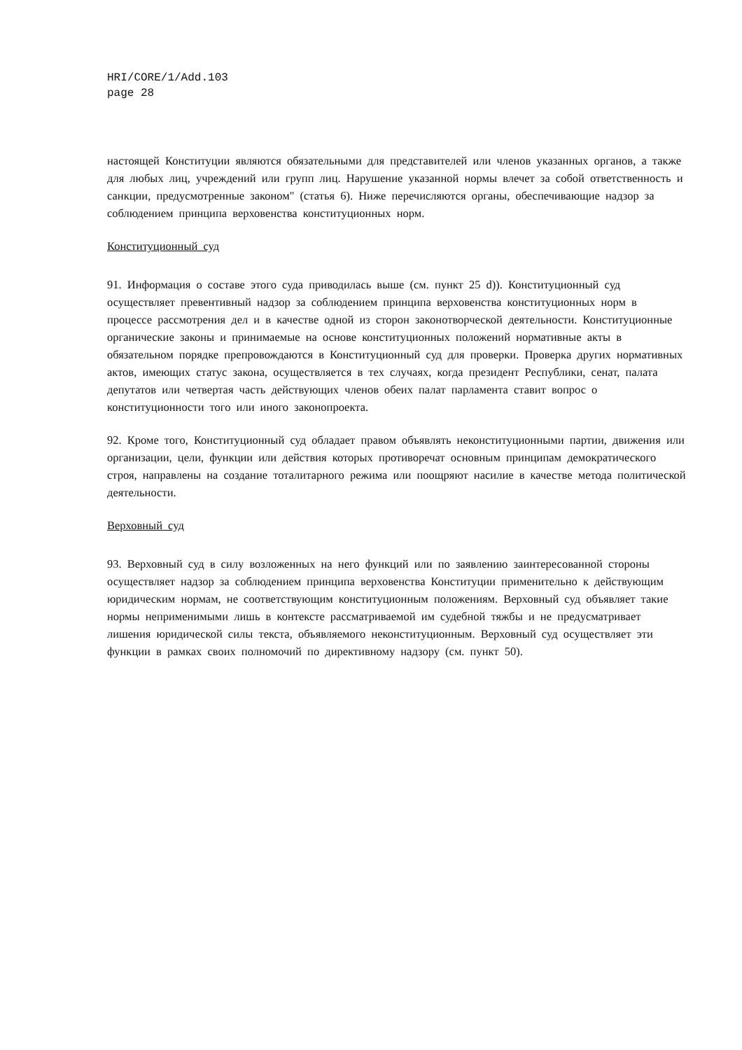HRI/CORE/1/Add.103
page 28
настоящей Конституции являются обязательными для представителей или членов указанных органов, а также для любых лиц, учреждений или групп лиц. Нарушение указанной нормы влечет за собой ответственность и санкции, предусмотренные законом" (статья 6). Ниже перечисляются органы, обеспечивающие надзор за соблюдением принципа верховенства конституционных норм.
Конституционный суд
91. Информация о составе этого суда приводилась выше (см. пункт 25 d)). Конституционный суд осуществляет превентивный надзор за соблюдением принципа верховенства конституционных норм в процессе рассмотрения дел и в качестве одной из сторон законотворческой деятельности. Конституционные органические законы и принимаемые на основе конституционных положений нормативные акты в обязательном порядке препровождаются в Конституционный суд для проверки. Проверка других нормативных актов, имеющих статус закона, осуществляется в тех случаях, когда президент Республики, сенат, палата депутатов или четвертая часть действующих членов обеих палат парламента ставит вопрос о конституционности того или иного законопроекта.
92. Кроме того, Конституционный суд обладает правом объявлять неконституционными партии, движения или организации, цели, функции или действия которых противоречат основным принципам демократического строя, направлены на создание тоталитарного режима или поощряют насилие в качестве метода политической деятельности.
Верховный суд
93. Верховный суд в силу возложенных на него функций или по заявлению заинтересованной стороны осуществляет надзор за соблюдением принципа верховенства Конституции применительно к действующим юридическим нормам, не соответствующим конституционным положениям. Верховный суд объявляет такие нормы неприменимыми лишь в контексте рассматриваемой им судебной тяжбы и не предусматривает лишения юридической силы текста, объявляемого неконституционным. Верховный суд осуществляет эти функции в рамках своих полномочий по директивному надзору (см. пункт 50).